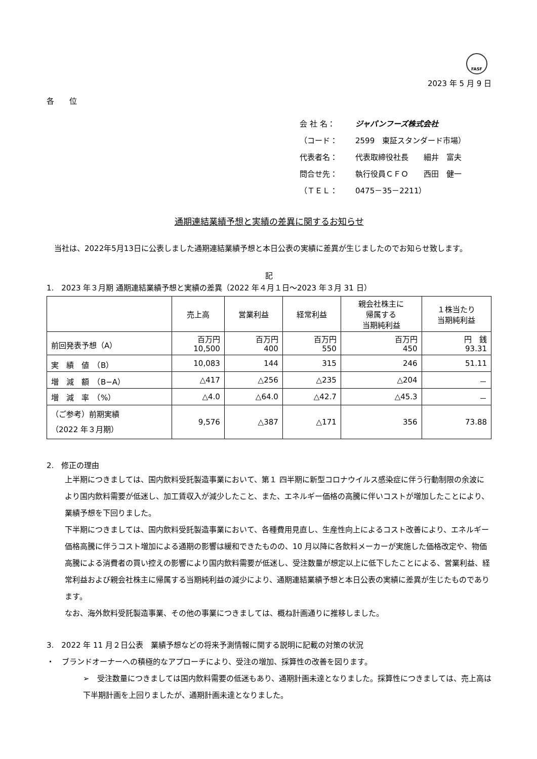FASF
2023 年 5 月 9 日
各　　位
会 社 名： ジャパンフーズ株式会社
（コード： 2599　東証スタンダード市場）
代表者名： 代表取締役社長　　細井　富夫
問合せ先： 執行役員ＣＦＯ　　西田　健一
（ＴＥＬ： 0475－35－2211）
通期連結業績予想と実績の差異に関するお知らせ
　当社は、2022年5月13日に公表しました通期連結業績予想と本日公表の実績に差異が生じましたのでお知らせ致します。
記
1.　2023 年３月期 通期連結業績予想と実績の差異（2022 年４月１日～2023 年３月 31 日）
| | 売上高 | 営業利益 | 経常利益 | 親会社株主に 帰属する 当期純利益 | １株当たり 当期純利益 |
| --- | --- | --- | --- | --- | --- |
| 前回発表予想（A） | 百万円 10,500 | 百万円 400 | 百万円 550 | 百万円 450 | 円 銭 93.31 |
| 実 績 値 （B） | 10,083 | 144 | 315 | 246 | 51.11 |
| 増 減 額 （B−A） | △417 | △256 | △235 | △204 | － |
| 増 減 率 （%） | △4.0 | △64.0 | △42.7 | △45.3 | － |
| （ご参考）前期実績 （2022 年３月期） | 9,576 | △387 | △171 | 356 | 73.88 |
2.　修正の理由
上半期につきましては、国内飲料受託製造事業において、第１ 四半期に新型コロナウイルス感染症に伴う行動制限の余波により国内飲料需要が低迷し、加工賃収入が減少したこと、また、エネルギー価格の高騰に伴いコストが増加したことにより、業績予想を下回りました。
下半期につきましては、国内飲料受託製造事業において、各種費用見直し、生産性向上によるコスト改善により、エネルギー価格高騰に伴うコスト増加による通期の影響は緩和できたものの、10 月以降に各飲料メーカーが実施した価格改定や、物価高騰による消費者の買い控えの影響により国内飲料需要が低迷し、受注数量が想定以上に低下したことによる、営業利益、経常利益および親会社株主に帰属する当期純利益の減少により、通期連結業績予想と本日公表の実績に差異が生じたものであります。
なお、海外飲料受託製造事業、その他の事業につきましては、概ね計画通りに推移しました。
3.　2022 年 11 月２日公表　業績予想などの将来予測情報に関する説明に記載の対策の状況
・　ブランドオーナーへの積極的なアプローチにより、受注の増加、採算性の改善を図ります。
➢　受注数量につきましては国内飲料需要の低迷もあり、通期計画未達となりました。採算性につきましては、売上高は下半期計画を上回りましたが、通期計画未達となりました。